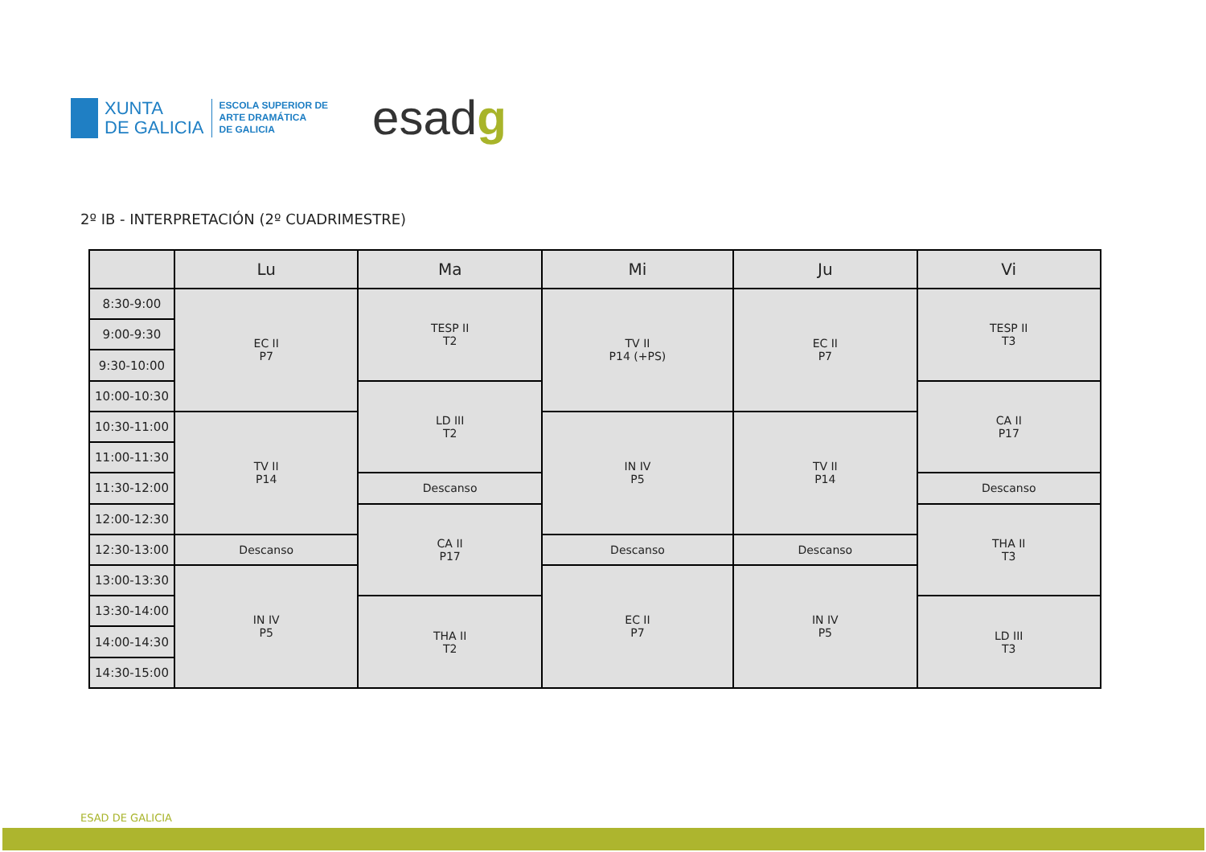XUNTA
DE GALICIA
ESCOLA SUPERIOR DE
ARTE DRAMÁTICA
DE GALICIA
esadg
2º IB - INTERPRETACIÓN (2º CUADRIMESTRE)
| | Lu | Ma | Mi | Ju | Vi |
| --- | --- | --- | --- | --- | --- |
| 8:30-9:00 | EC II P7 | TESP II T2 | TV II P14 (+PS) | EC II P7 | TESP II T3 |
| 9:00-9:30 | | | | | |
| 9:30-10:00 | | | | | |
| 10:00-10:30 | | LD III T2 | | | CA II P17 |
| 10:30-11:00 | TV II P14 | | IN IV P5 | TV II P14 | |
| 11:00-11:30 | | | | | |
| 11:30-12:00 | | Descanso | | | Descanso |
| 12:00-12:30 | | CA II P17 | | | THA II T3 |
| 12:30-13:00 | Descanso | | Descanso | Descanso | |
| 13:00-13:30 | IN IV P5 | | EC II P7 | IN IV P5 | |
| 13:30-14:00 | | THA II T2 | | | LD III T3 |
| 14:00-14:30 | | | | | |
| 14:30-15:00 | | | | | |
ESAD DE GALICIA